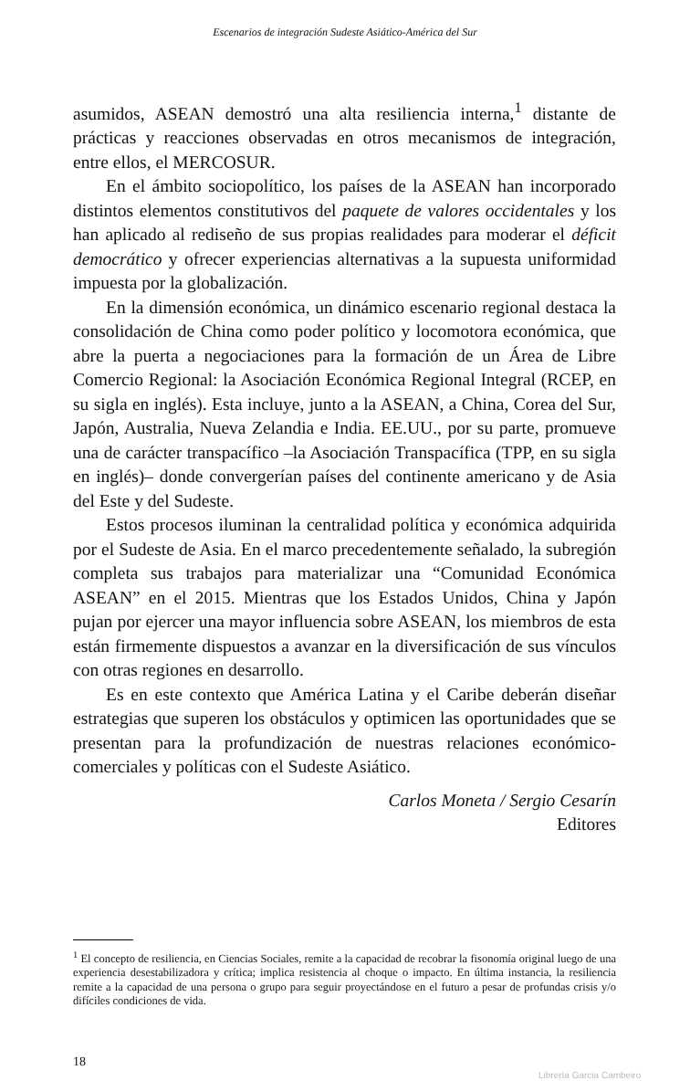Escenarios de integración Sudeste Asiático-América del Sur
asumidos, ASEAN demostró una alta resiliencia interna,<sup>1</sup> distante de prácticas y reacciones observadas en otros mecanismos de integración, entre ellos, el MERCOSUR.
En el ámbito sociopolítico, los países de la ASEAN han incorporado distintos elementos constitutivos del paquete de valores occidentales y los han aplicado al rediseño de sus propias realidades para moderar el déficit democrático y ofrecer experiencias alternativas a la supuesta uniformidad impuesta por la globalización.
En la dimensión económica, un dinámico escenario regional destaca la consolidación de China como poder político y locomotora económica, que abre la puerta a negociaciones para la formación de un Área de Libre Comercio Regional: la Asociación Económica Regional Integral (RCEP, en su sigla en inglés). Esta incluye, junto a la ASEAN, a China, Corea del Sur, Japón, Australia, Nueva Zelandia e India. EE.UU., por su parte, promueve una de carácter transpacífico –la Asociación Transpacífica (TPP, en su sigla en inglés)– donde convergerían países del continente americano y de Asia del Este y del Sudeste.
Estos procesos iluminan la centralidad política y económica adquirida por el Sudeste de Asia. En el marco precedentemente señalado, la subregión completa sus trabajos para materializar una “Comunidad Económica ASEAN” en el 2015. Mientras que los Estados Unidos, China y Japón pujan por ejercer una mayor influencia sobre ASEAN, los miembros de esta están firmemente dispuestos a avanzar en la diversificación de sus vínculos con otras regiones en desarrollo.
Es en este contexto que América Latina y el Caribe deberán diseñar estrategias que superen los obstáculos y optimicen las oportunidades que se presentan para la profundización de nuestras relaciones económico-comerciales y políticas con el Sudeste Asiático.
Carlos Moneta / Sergio Cesarín
Editores
<sup>1</sup> El concepto de resiliencia, en Ciencias Sociales, remite a la capacidad de recobrar la fisonomía original luego de una experiencia desestabilizadora y crítica; implica resistencia al choque o impacto. En última instancia, la resiliencia remite a la capacidad de una persona o grupo para seguir proyectándose en el futuro a pesar de profundas crisis y/o difíciles condiciones de vida.
18
Librería Garcia Cambeiro